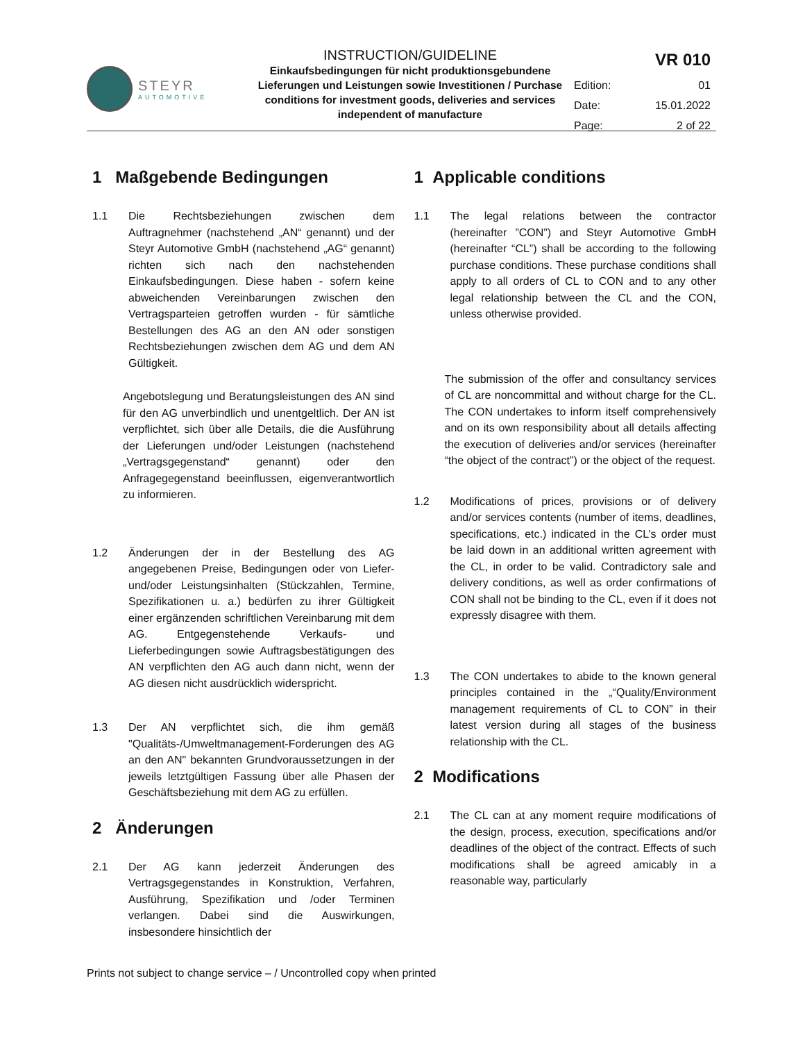STEYR
AUTOMOTIVE
INSTRUCTION/GUIDELINE
Einkaufsbedingungen für nicht produktionsgebundene Lieferungen und Leistungen sowie Investitionen / Purchase conditions for investment goods, deliveries and services independent of manufacture
VR 010
Edition: 01
Date: 15.01.2022
Page: 2 of 22
1 Maßgebende Bedingungen
1.1 Die Rechtsbeziehungen zwischen dem Auftragnehmer (nachstehend „AN“ genannt) und der Steyr Automotive GmbH (nachstehend „AG“ genannt) richten sich nach den nachstehenden Einkaufsbedingungen. Diese haben - sofern keine abweichenden Vereinbarungen zwischen den Vertragsparteien getroffen wurden - für sämtliche Bestellungen des AG an den AN oder sonstigen Rechtsbeziehungen zwischen dem AG und dem AN Gültigkeit.
Angebotslegung und Beratungsleistungen des AN sind für den AG unverbindlich und unentgeltlich. Der AN ist verpflichtet, sich über alle Details, die die Ausführung der Lieferungen und/oder Leistungen (nachstehend „Vertragsgegenstand“ genannt) oder den Anfragegegenstand beeinflussen, eigenverantwortlich zu informieren.
1.2 Änderungen der in der Bestellung des AG angegebenen Preise, Bedingungen oder von Liefer- und/oder Leistungsinhalten (Stückzahlen, Termine, Spezifikationen u. a.) bedürfen zu ihrer Gültigkeit einer ergänzenden schriftlichen Vereinbarung mit dem AG. Entgegenstehende Verkaufs- und Lieferbedingungen sowie Auftragsbestätigungen des AN verpflichten den AG auch dann nicht, wenn der AG diesen nicht ausdrücklich widerspricht.
1.3 Der AN verpflichtet sich, die ihm gemäß "Qualitäts-/Umweltmanagement-Forderungen des AG an den AN" bekannten Grundvoraussetzungen in der jeweils letztgültigen Fassung über alle Phasen der Geschäftsbeziehung mit dem AG zu erfüllen.
2 Änderungen
2.1 Der AG kann jederzeit Änderungen des Vertragsgegenstandes in Konstruktion, Verfahren, Ausführung, Spezifikation und /oder Terminen verlangen. Dabei sind die Auswirkungen, insbesondere hinsichtlich der
1 Applicable conditions
1.1 The legal relations between the contractor (hereinafter ”CON”) and Steyr Automotive GmbH (hereinafter “CL”) shall be according to the following purchase conditions. These purchase conditions shall apply to all orders of CL to CON and to any other legal relationship between the CL and the CON, unless otherwise provided.
The submission of the offer and consultancy services of CL are noncommittal and without charge for the CL. The CON undertakes to inform itself comprehensively and on its own responsibility about all details affecting the execution of deliveries and/or services (hereinafter “the object of the contract”) or the object of the request.
1.2 Modifications of prices, provisions or of delivery and/or services contents (number of items, deadlines, specifications, etc.) indicated in the CL’s order must be laid down in an additional written agreement with the CL, in order to be valid. Contradictory sale and delivery conditions, as well as order confirmations of CON shall not be binding to the CL, even if it does not expressly disagree with them.
1.3 The CON undertakes to abide to the known general principles contained in the „“Quality/Environment management requirements of CL to CON” in their latest version during all stages of the business relationship with the CL.
2 Modifications
2.1 The CL can at any moment require modifications of the design, process, execution, specifications and/or deadlines of the object of the contract. Effects of such modifications shall be agreed amicably in a reasonable way, particularly
Prints not subject to change service – / Uncontrolled copy when printed